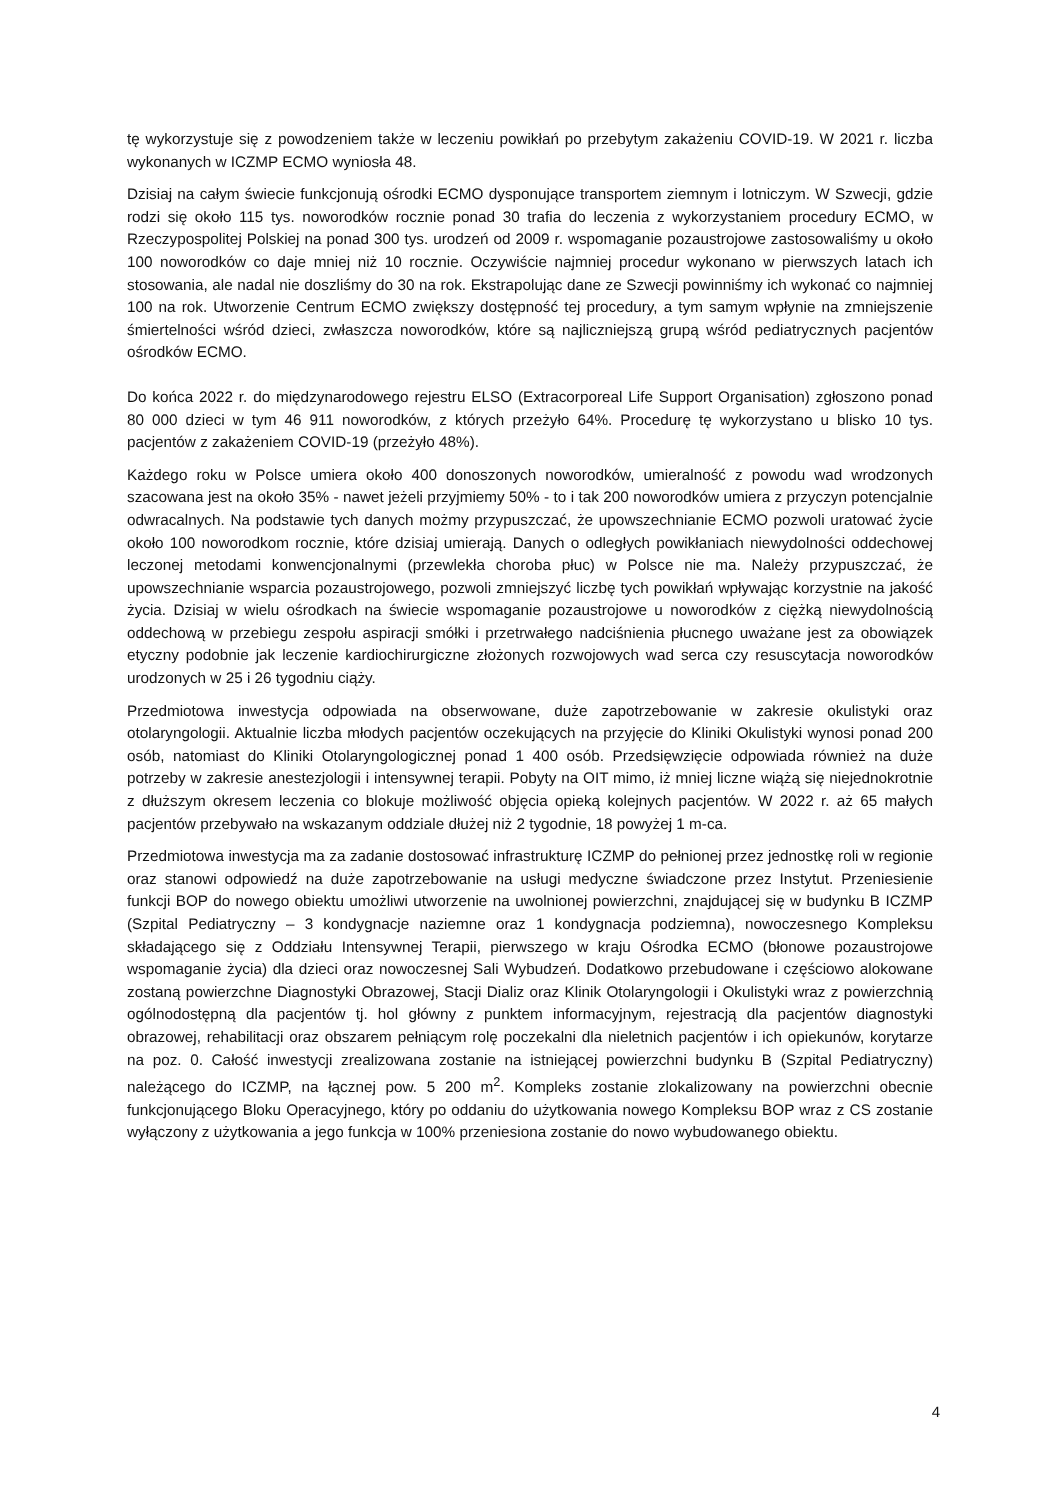tę wykorzystuje się z powodzeniem także w leczeniu powikłań po przebytym zakażeniu COVID-19. W 2021 r. liczba wykonanych w ICZMP ECMO wyniosła 48.
Dzisiaj na całym świecie funkcjonują ośrodki ECMO dysponujące transportem ziemnym i lotniczym. W Szwecji, gdzie rodzi się około 115 tys. noworodków rocznie ponad 30 trafia do leczenia z wykorzystaniem procedury ECMO, w Rzeczypospolitej Polskiej na ponad 300 tys. urodzeń od 2009 r. wspomaganie pozaustrojowe zastosowaliśmy u około 100 noworodków co daje mniej niż 10 rocznie. Oczywiście najmniej procedur wykonano w pierwszych latach ich stosowania, ale nadal nie doszliśmy do 30 na rok. Ekstrapolując dane ze Szwecji powinniśmy ich wykonać co najmniej 100 na rok. Utworzenie Centrum ECMO zwiększy dostępność tej procedury, a tym samym wpłynie na zmniejszenie śmiertelności wśród dzieci, zwłaszcza noworodków, które są najliczniejszą grupą wśród pediatrycznych pacjentów ośrodków ECMO.
Do końca 2022 r. do międzynarodowego rejestru ELSO (Extracorporeal Life Support Organisation) zgłoszono ponad 80 000 dzieci w tym 46 911 noworodków, z których przeżyło 64%. Procedurę tę wykorzystano u blisko 10 tys. pacjentów z zakażeniem COVID-19 (przeżyło 48%).
Każdego roku w Polsce umiera około 400 donoszonych noworodków, umieralność z powodu wad wrodzonych szacowana jest na około 35% - nawet jeżeli przyjmiemy 50% - to i tak 200 noworodków umiera z przyczyn potencjalnie odwracalnych. Na podstawie tych danych możmy przypuszczać, że upowszechnianie ECMO pozwoli uratować życie około 100 noworodkom rocznie, które dzisiaj umierają. Danych o odległych powikłaniach niewydolności oddechowej leczonej metodami konwencjonalnymi (przewlekła choroba płuc) w Polsce nie ma. Należy przypuszczać, że upowszechnianie wsparcia pozaustrojowego, pozwoli zmniejszyć liczbę tych powikłań wpływając korzystnie na jakość życia. Dzisiaj w wielu ośrodkach na świecie wspomaganie pozaustrojowe u noworodków z ciężką niewydolnością oddechową w przebiegu zespołu aspiracji smółki i przetrwałego nadciśnienia płucnego uważane jest za obowiązek etyczny podobnie jak leczenie kardiochirurgiczne złożonych rozwojowych wad serca czy resuscytacja noworodków urodzonych w 25 i 26 tygodniu ciąży.
Przedmiotowa inwestycja odpowiada na obserwowane, duże zapotrzebowanie w zakresie okulistyki oraz otolaryngologii. Aktualnie liczba młodych pacjentów oczekujących na przyjęcie do Kliniki Okulistyki wynosi ponad 200 osób, natomiast do Kliniki Otolaryngologicznej ponad 1 400 osób. Przedsięwzięcie odpowiada również na duże potrzeby w zakresie anestezjologii i intensywnej terapii. Pobyty na OIT mimo, iż mniej liczne wiążą się niejednokrotnie z dłuższym okresem leczenia co blokuje możliwość objęcia opieką kolejnych pacjentów. W 2022 r. aż 65 małych pacjentów przebywało na wskazanym oddziale dłużej niż 2 tygodnie, 18 powyżej 1 m-ca.
Przedmiotowa inwestycja ma za zadanie dostosować infrastrukturę ICZMP do pełnionej przez jednostkę roli w regionie oraz stanowi odpowiedź na duże zapotrzebowanie na usługi medyczne świadczone przez Instytut. Przeniesienie funkcji BOP do nowego obiektu umożliwi utworzenie na uwolnionej powierzchni, znajdującej się w budynku B ICZMP (Szpital Pediatryczny – 3 kondygnacje naziemne oraz 1 kondygnacja podziemna), nowoczesnego Kompleksu składającego się z Oddziału Intensywnej Terapii, pierwszego w kraju Ośrodka ECMO (błonowe pozaustrojowe wspomaganie życia) dla dzieci oraz nowoczesnej Sali Wybudzeń. Dodatkowo przebudowane i częściowo alokowane zostaną powierzchne Diagnostyki Obrazowej, Stacji Dializ oraz Klinik Otolaryngologii i Okulistyki wraz z powierzchnią ogólnodostępną dla pacjentów tj. hol główny z punktem informacyjnym, rejestracją dla pacjentów diagnostyki obrazowej, rehabilitacji oraz obszarem pełniącym rolę poczekalni dla nieletnich pacjentów i ich opiekunów, korytarze na poz. 0. Całość inwestycji zrealizowana zostanie na istniejącej powierzchni budynku B (Szpital Pediatryczny) należącego do ICZMP, na łącznej pow. 5 200 m<sup>2</sup>. Kompleks zostanie zlokalizowany na powierzchni obecnie funkcjonującego Bloku Operacyjnego, który po oddaniu do użytkowania nowego Kompleksu BOP wraz z CS zostanie wyłączony z użytkowania a jego funkcja w 100% przeniesiona zostanie do nowo wybudowanego obiektu.
4